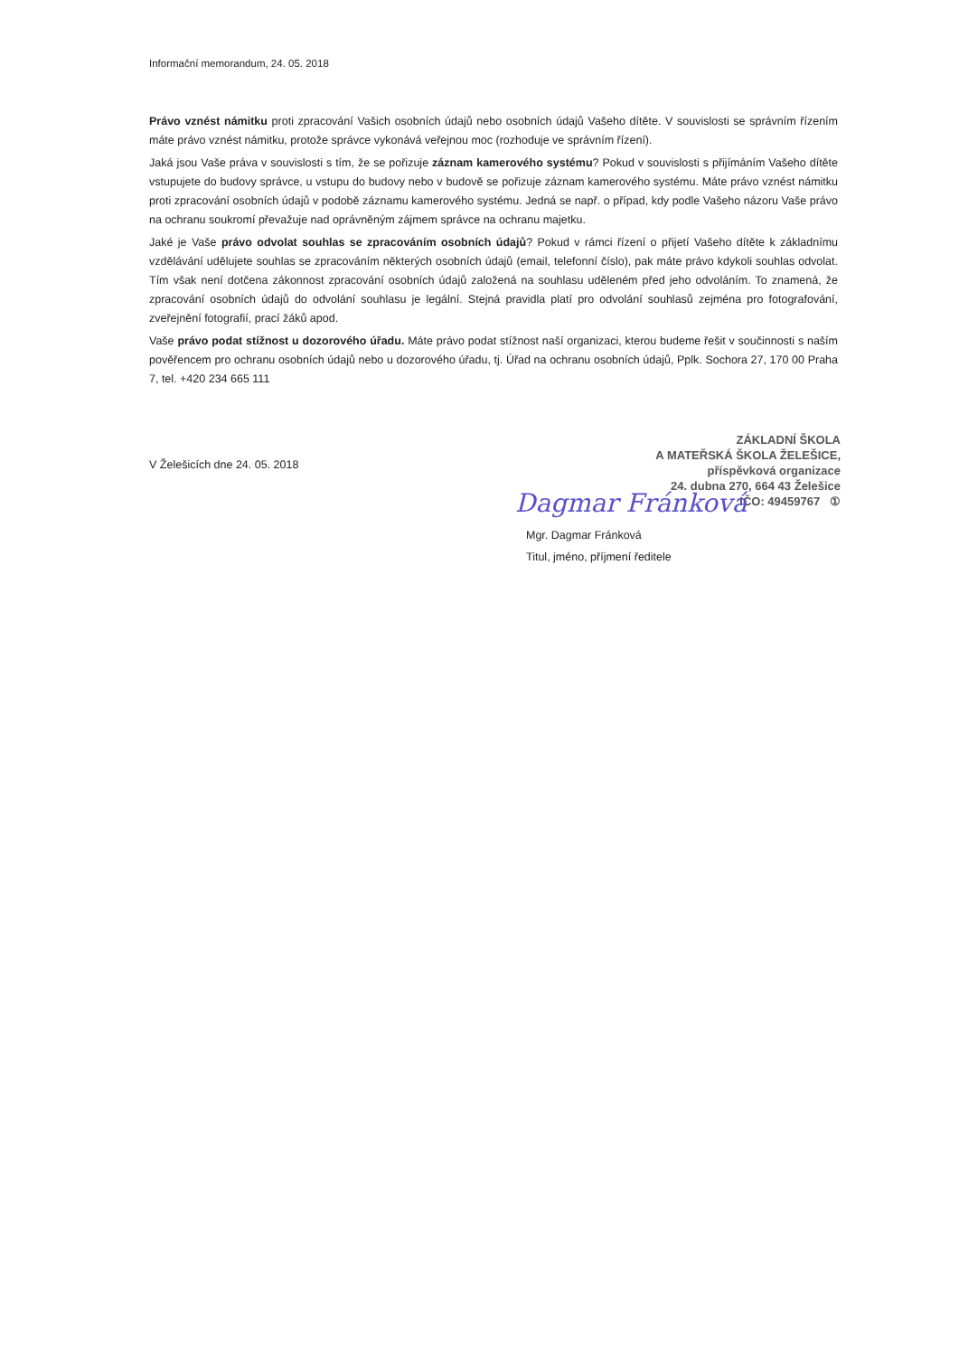Informační memorandum, 24. 05. 2018
Právo vznést námitku proti zpracování Vašich osobních údajů nebo osobních údajů Vašeho dítěte. V souvislosti se správním řízením máte právo vznést námitku, protože správce vykonává veřejnou moc (rozhoduje ve správním řízení).
Jaká jsou Vaše práva v souvislosti s tím, že se pořizuje záznam kamerového systému? Pokud v souvislosti s přijímáním Vašeho dítěte vstupujete do budovy správce, u vstupu do budovy nebo v budově se pořizuje záznam kamerového systému. Máte právo vznést námitku proti zpracování osobních údajů v podobě záznamu kamerového systému. Jedná se např. o případ, kdy podle Vašeho názoru Vaše právo na ochranu soukromí převažuje nad oprávněným zájmem správce na ochranu majetku.
Jaké je Vaše právo odvolat souhlas se zpracováním osobních údajů? Pokud v rámci řízení o přijetí Vašeho dítěte k základnímu vzdělávání udělujete souhlas se zpracováním některých osobních údajů (email, telefonní číslo), pak máte právo kdykoli souhlas odvolat. Tím však není dotčena zákonnost zpracování osobních údajů založená na souhlasu uděleném před jeho odvoláním. To znamená, že zpracování osobních údajů do odvolání souhlasu je legální. Stejná pravidla platí pro odvolání souhlasů zejména pro fotografování, zveřejnění fotografií, prací žáků apod.
Vaše právo podat stížnost u dozorového úřadu. Máte právo podat stížnost naší organizaci, kterou budeme řešit v součinnosti s naším pověřencem pro ochranu osobních údajů nebo u dozorového úřadu, tj. Úřad na ochranu osobních údajů, Pplk. Sochora 27, 170 00 Praha 7, tel. +420 234 665 111
V Želešicích dne 24. 05. 2018
ZÁKLADNÍ ŠKOLA
A MATEŘSKÁ ŠKOLA ŽELEŠICE,
příspěvková organizace
24. dubna 270, 664 43 Želešice
IČO: 49459767 ①
Dagmar Fránková
Mgr. Dagmar Fránková
Titul, jméno, příjmení ředitele